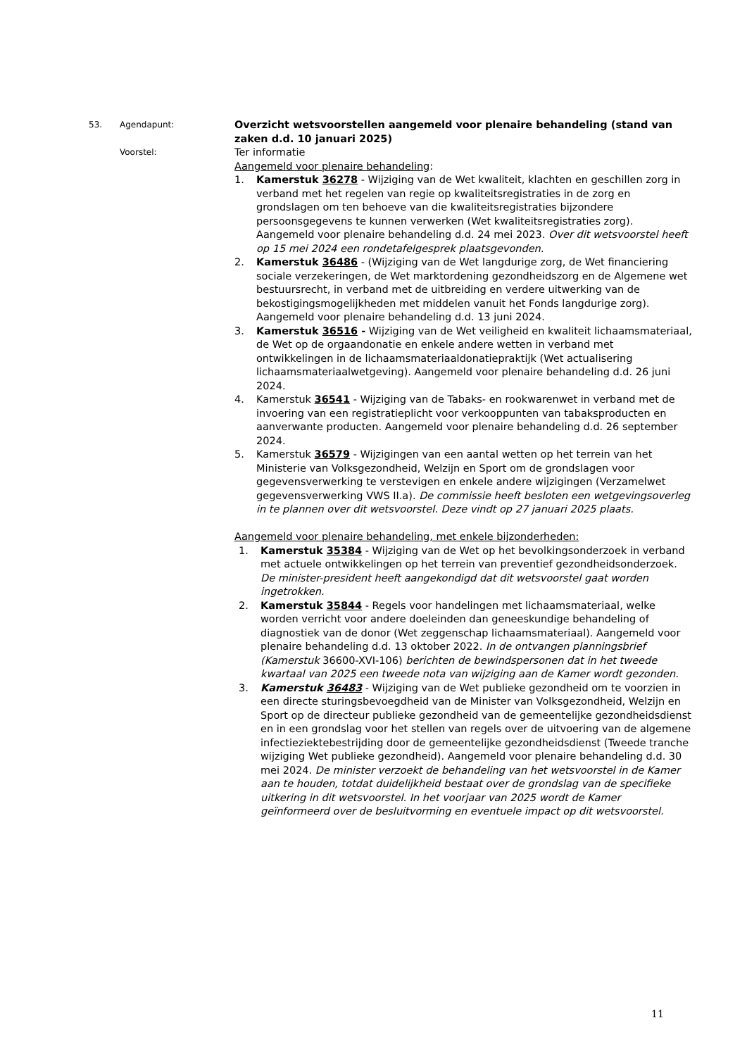53. Agendapunt:
Overzicht wetsvoorstellen aangemeld voor plenaire behandeling (stand van zaken d.d. 10 januari 2025)
Voorstel:
Ter informatie
Aangemeld voor plenaire behandeling:
1. Kamerstuk 36278 - Wijziging van de Wet kwaliteit, klachten en geschillen zorg in verband met het regelen van regie op kwaliteitsregistraties in de zorg en grondslagen om ten behoeve van die kwaliteitsregistraties bijzondere persoonsgegevens te kunnen verwerken (Wet kwaliteitsregistraties zorg). Aangemeld voor plenaire behandeling d.d. 24 mei 2023. Over dit wetsvoorstel heeft op 15 mei 2024 een rondetafelgesprek plaatsgevonden.
2. Kamerstuk 36486 - (Wijziging van de Wet langdurige zorg, de Wet financiering sociale verzekeringen, de Wet marktordening gezondheidszorg en de Algemene wet bestuursrecht, in verband met de uitbreiding en verdere uitwerking van de bekostigingsmogelijkheden met middelen vanuit het Fonds langdurige zorg). Aangemeld voor plenaire behandeling d.d. 13 juni 2024.
3. Kamerstuk 36516 - Wijziging van de Wet veiligheid en kwaliteit lichaamsmateriaal, de Wet op de orgaandonatie en enkele andere wetten in verband met ontwikkelingen in de lichaamsmateriaaldonatiepraktijk (Wet actualisering lichaamsmateriaalwetgeving). Aangemeld voor plenaire behandeling d.d. 26 juni 2024.
4. Kamerstuk 36541 - Wijziging van de Tabaks- en rookwarenwet in verband met de invoering van een registratieplicht voor verkooppunten van tabaksproducten en aanverwante producten. Aangemeld voor plenaire behandeling d.d. 26 september 2024.
5. Kamerstuk 36579 - Wijzigingen van een aantal wetten op het terrein van het Ministerie van Volksgezondheid, Welzijn en Sport om de grondslagen voor gegevensverwerking te verstevigen en enkele andere wijzigingen (Verzamelwet gegevensverwerking VWS II.a). De commissie heeft besloten een wetgevingsoverleg in te plannen over dit wetsvoorstel. Deze vindt op 27 januari 2025 plaats.
Aangemeld voor plenaire behandeling, met enkele bijzonderheden:
1. Kamerstuk 35384 - Wijziging van de Wet op het bevolkingsonderzoek in verband met actuele ontwikkelingen op het terrein van preventief gezondheidsonderzoek. De minister-president heeft aangekondigd dat dit wetsvoorstel gaat worden ingetrokken.
2. Kamerstuk 35844 - Regels voor handelingen met lichaamsmateriaal, welke worden verricht voor andere doeleinden dan geneeskundige behandeling of diagnostiek van de donor (Wet zeggenschap lichaamsmateriaal). Aangemeld voor plenaire behandeling d.d. 13 oktober 2022. In de ontvangen planningsbrief (Kamerstuk 36600-XVI-106) berichten de bewindspersonen dat in het tweede kwartaal van 2025 een tweede nota van wijziging aan de Kamer wordt gezonden.
3. Kamerstuk 36483 - Wijziging van de Wet publieke gezondheid om te voorzien in een directe sturingsbevoegdheid van de Minister van Volksgezondheid, Welzijn en Sport op de directeur publieke gezondheid van de gemeentelijke gezondheidsdienst en in een grondslag voor het stellen van regels over de uitvoering van de algemene infectieziektebestrijding door de gemeentelijke gezondheidsdienst (Tweede tranche wijziging Wet publieke gezondheid). Aangemeld voor plenaire behandeling d.d. 30 mei 2024. De minister verzoekt de behandeling van het wetsvoorstel in de Kamer aan te houden, totdat duidelijkheid bestaat over de grondslag van de specifieke uitkering in dit wetsvoorstel. In het voorjaar van 2025 wordt de Kamer geïnformeerd over de besluitvorming en eventuele impact op dit wetsvoorstel.
11